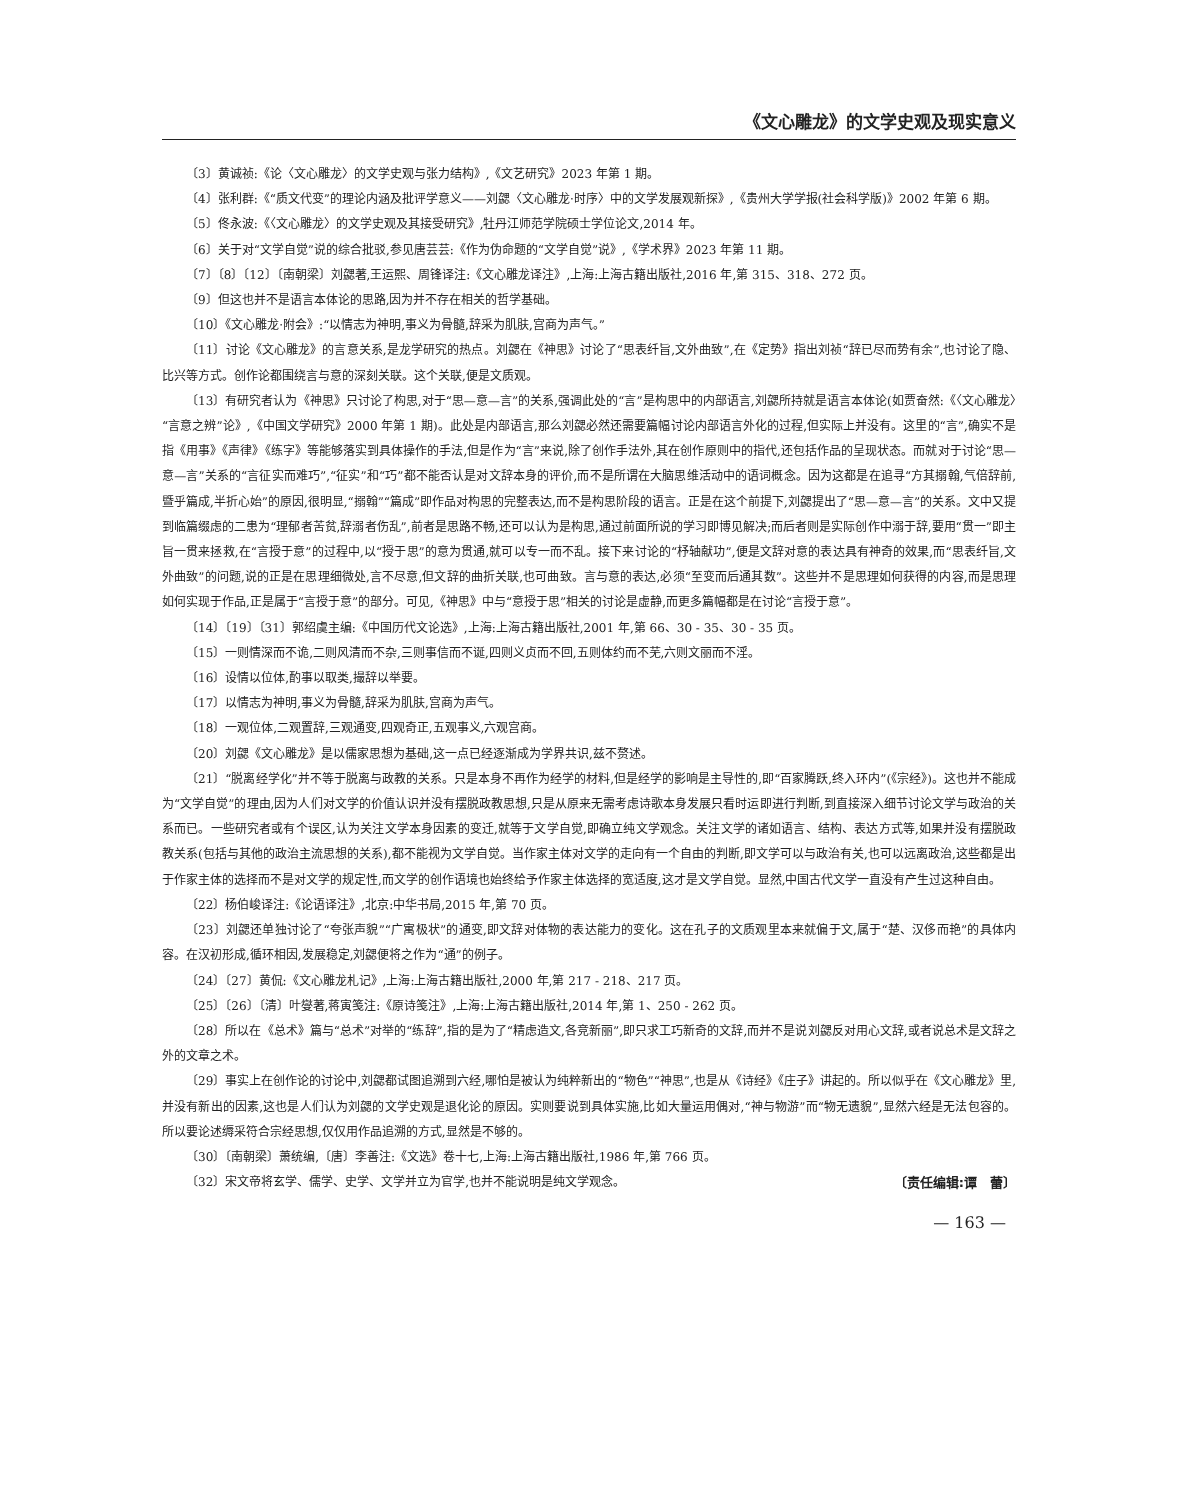《文心雕龙》的文学史观及现实意义
〔3〕黄诚祯:《论〈文心雕龙〉的文学史观与张力结构》,《文艺研究》2023 年第 1 期。
〔4〕张利群:《“质文代变”的理论内涵及批评学意义——刘勰〈文心雕龙·时序〉中的文学发展观新探》,《贵州大学学报(社会科学版)》2002 年第 6 期。
〔5〕佟永波:《〈文心雕龙〉的文学史观及其接受研究》,牡丹江师范学院硕士学位论文,2014 年。
〔6〕关于对“文学自觉”说的综合批驳,参见唐芸芸:《作为伪命题的“文学自觉”说》,《学术界》2023 年第 11 期。
〔7〕〔8〕〔12〕〔南朝梁〕刘勰著,王运熙、周锋译注:《文心雕龙译注》,上海:上海古籍出版社,2016 年,第 315、318、272 页。
〔9〕但这也并不是语言本体论的思路,因为并不存在相关的哲学基础。
〔10〕《文心雕龙·附会》:“以情志为神明,事义为骨髓,辞采为肌肤,宫商为声气。”
〔11〕讨论《文心雕龙》的言意关系,是龙学研究的热点。刘勰在《神思》讨论了“思表纤旨,文外曲致”,在《定势》指出刘祯“辞已尽而势有余”,也讨论了隐、比兴等方式。创作论都围绕言与意的深刻关联。这个关联,便是文质观。
〔13〕有研究者认为《神思》只讨论了构思,对于“思—意—言”的关系,强调此处的“言”是构思中的内部语言,刘勰所持就是语言本体论(如贾奋然:《〈文心雕龙〉“言意之辨”论》,《中国文学研究》2000 年第 1 期)。此处是内部语言,那么刘勰必然还需要篇幅讨论内部语言外化的过程,但实际上并没有。这里的“言”,确实不是指《用事》《声律》《练字》等能够落实到具体操作的手法,但是作为“言”来说,除了创作手法外,其在创作原则中的指代,还包括作品的呈现状态。而就对于讨论“思—意—言”关系的“言征实而难巧”,“征实”和“巧”都不能否认是对文辞本身的评价,而不是所谓在大脑思维活动中的语词概念。因为这都是在追寻“方其搦翰,气倍辞前,暨乎篇成,半折心始”的原因,很明显,“搦翰”“篇成”即作品对构思的完整表达,而不是构思阶段的语言。正是在这个前提下,刘勰提出了“思—意—言”的关系。文中又提到临篇缀虑的二患为“理郁者苦贫,辞溺者伤乱”,前者是思路不畅,还可以认为是构思,通过前面所说的学习即博见解决;而后者则是实际创作中溺于辞,要用“贯一”即主旨一贯来拯救,在“言授于意”的过程中,以“授于思”的意为贯通,就可以专一而不乱。接下来讨论的“杼轴献功”,便是文辞对意的表达具有神奇的效果,而“思表纤旨,文外曲致”的问题,说的正是在思理细微处,言不尽意,但文辞的曲折关联,也可曲致。言与意的表达,必须“至变而后通其数”。这些并不是思理如何获得的内容,而是思理如何实现于作品,正是属于“言授于意”的部分。可见,《神思》中与“意授于思”相关的讨论是虚静,而更多篇幅都是在讨论“言授于意”。
〔14〕〔19〕〔31〕郭绍虞主编:《中国历代文论选》,上海:上海古籍出版社,2001 年,第 66、30 - 35、30 - 35 页。
〔15〕一则情深而不诡,二则风清而不杂,三则事信而不诞,四则义贞而不回,五则体约而不芜,六则文丽而不淫。
〔16〕设情以位体,酌事以取类,撮辞以举要。
〔17〕以情志为神明,事义为骨髓,辞采为肌肤,宫商为声气。
〔18〕一观位体,二观置辞,三观通变,四观奇正,五观事义,六观宫商。
〔20〕刘勰《文心雕龙》是以儒家思想为基础,这一点已经逐渐成为学界共识,兹不赘述。
〔21〕“脱离经学化”并不等于脱离与政教的关系。只是本身不再作为经学的材料,但是经学的影响是主导性的,即“百家腾跃,终入环内”(《宗经》)。这也并不能成为“文学自觉”的理由,因为人们对文学的价值认识并没有摆脱政教思想,只是从原来无需考虑诗歌本身发展只看时运即进行判断,到直接深入细节讨论文学与政治的关系而已。一些研究者或有个误区,认为关注文学本身因素的变迁,就等于文学自觉,即确立纯文学观念。关注文学的诸如语言、结构、表达方式等,如果并没有摆脱政教关系(包括与其他的政治主流思想的关系),都不能视为文学自觉。当作家主体对文学的走向有一个自由的判断,即文学可以与政治有关,也可以远离政治,这些都是出于作家主体的选择而不是对文学的规定性,而文学的创作语境也始终给予作家主体选择的宽适度,这才是文学自觉。显然,中国古代文学一直没有产生过这种自由。
〔22〕杨伯峻译注:《论语译注》,北京:中华书局,2015 年,第 70 页。
〔23〕刘勰还单独讨论了“夸张声貌”“广寓极状”的通变,即文辞对体物的表达能力的变化。这在孔子的文质观里本来就偏于文,属于“楚、汉侈而艳”的具体内容。在汉初形成,循环相因,发展稳定,刘勰便将之作为“通”的例子。
〔24〕〔27〕黄侃:《文心雕龙札记》,上海:上海古籍出版社,2000 年,第 217 - 218、217 页。
〔25〕〔26〕〔清〕叶燮著,蒋寅笺注:《原诗笺注》,上海:上海古籍出版社,2014 年,第 1、250 - 262 页。
〔28〕所以在《总术》篇与“总术”对举的“练辞”,指的是为了“精虑造文,各竞新丽”,即只求工巧新奇的文辞,而并不是说刘勰反对用心文辞,或者说总术是文辞之外的文章之术。
〔29〕事实上在创作论的讨论中,刘勰都试图追溯到六经,哪怕是被认为纯粹新出的“物色”“神思”,也是从《诗经》《庄子》讲起的。所以似乎在《文心雕龙》里,并没有新出的因素,这也是人们认为刘勰的文学史观是退化论的原因。实则要说到具体实施,比如大量运用偶对,“神与物游”而“物无遗貌”,显然六经是无法包容的。所以要论述缛采符合宗经思想,仅仅用作品追溯的方式,显然是不够的。
〔30〕〔南朝梁〕萧统编,〔唐〕李善注:《文选》卷十七,上海:上海古籍出版社,1986 年,第 766 页。
〔32〕宋文帝将玄学、儒学、史学、文学并立为官学,也并不能说明是纯文学观念。 〔责任编辑:谭　蕾〕
— 163 —